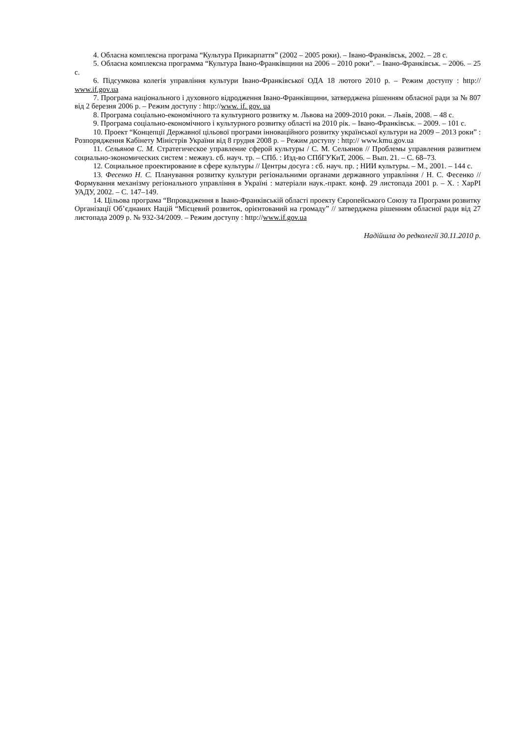4. Обласна комплексна програма “Культура Прикарпаття” (2002 – 2005 роки). – Івано-Франківськ, 2002. – 28 с.
5. Обласна комплексна программа “Культура Івано-Франківщини на 2006 – 2010 роки”. – Івано-Франківськ. – 2006. – 25 с.
6. Підсумкова колегія управління культури Івано-Франківської ОДА 18 лютого 2010 р. – Режим доступу : http:// www.if.gov.ua
7. Програма національного і духовного відродження Івано-Франківщини, затверджена рішенням обласної ради за № 807 від 2 березня 2006 р. – Режим доступу : http://www. if. gov. ua
8. Програма соціально-економічного та культурного розвитку м. Львова на 2009-2010 роки. – Львів, 2008. – 48 с.
9. Програма соціально-економічного і культурного розвитку області на 2010 рік. – Івано-Франківськ. – 2009. – 101 с.
10. Проект “Концепції Державної цільової програми інноваційного розвитку української культури на 2009 – 2013 роки” : Розпорядження Кабінету Міністрів України від 8 грудня 2008 р. – Режим доступу : http:// www.kmu.gov.ua
11. Сельянов С. М. Стратегическое управление сферой культуры / С. М. Сельянов // Проблемы управления развитием социально-экономических систем : межвуз. сб. науч. тр. – СПб. : Изд-во СПбГУКиТ, 2006. – Вып. 21. – С. 68–73.
12. Социальное проектирование в сфере культуры // Центры досуга : сб. науч. пр. ; НИИ культуры. – М., 2001. – 144 с.
13. Фесенко Н. С. Планування розвитку культури регіональними органами державного управління / Н. С. Фесенко // Формування механізму регіонального управління в Україні : матеріали наук.-практ. конф. 29 листопада 2001 р. – Х. : ХарРІ УАДУ, 2002. – С. 147–149.
14. Цільова програма “Впровадження в Івано-Франківській області проекту Європейського Союзу та Програми розвитку Організації Об’єднаних Націй “Місцевий розвиток, орієнтований на громаду” // затверджена рішенням обласної ради від 27 листопада 2009 р. № 932-34/2009. – Режим доступу : http://www.if.gov.ua
Надійшла до редколегії 30.11.2010 р.